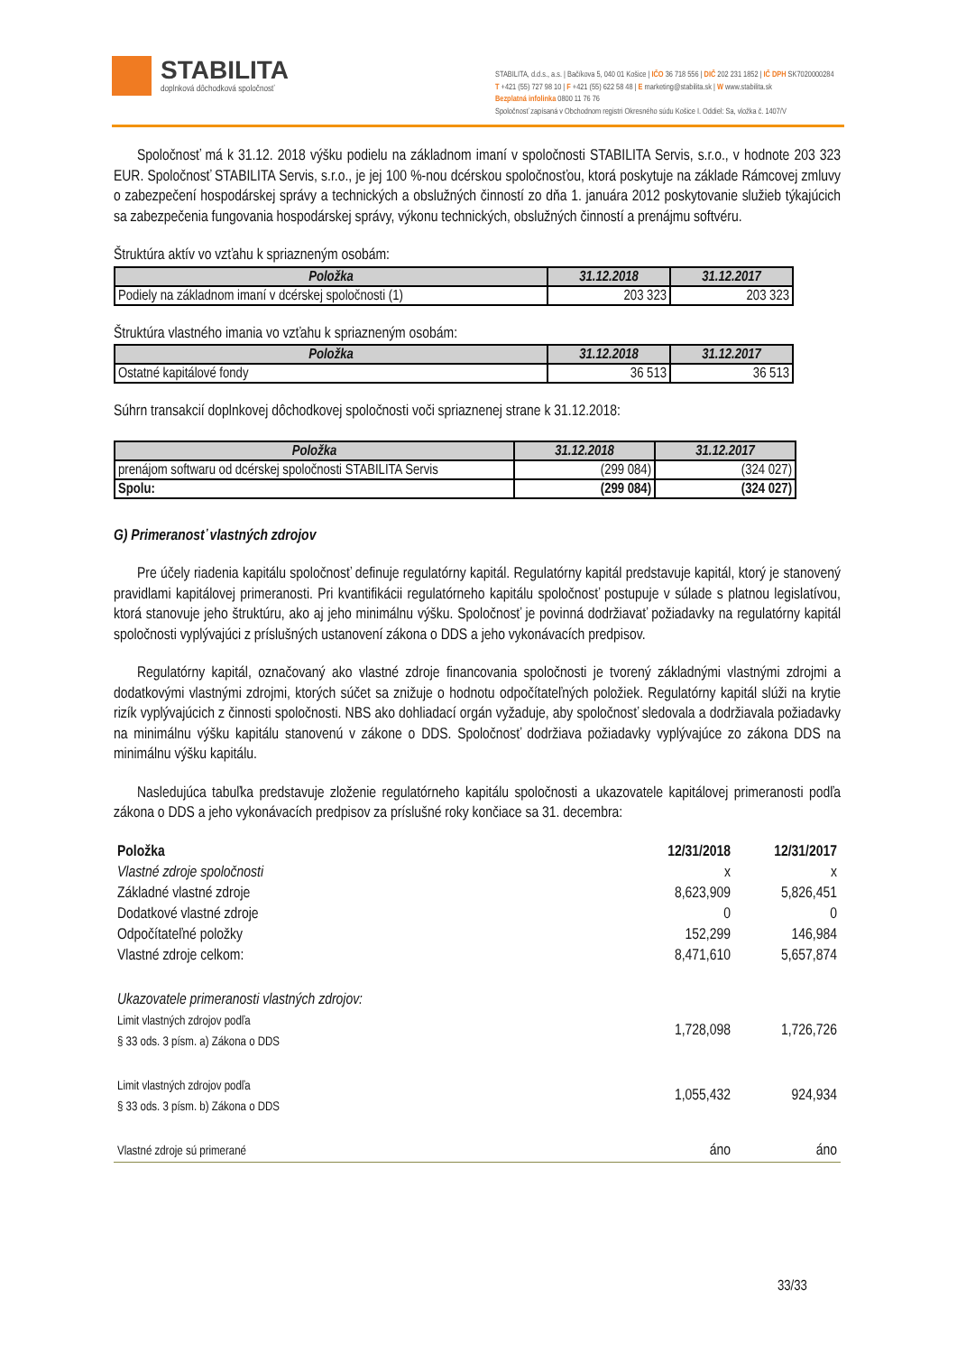STABILITA
doplnková dôchodková spoločnosť
STABILITA, d.d.s., a.s. | Bačíkova 5, 040 01 Košice | IČO 36 718 556 | DIČ 202 231 1852 | IČ DPH SK7020000284
T +421 (55) 727 98 10 | F +421 (55) 622 58 48 | E marketing@stabilita.sk | W www.stabilita.sk
Bezplatná infolinka 0800 11 76 76
Spoločnosť zapísaná v Obchodnom registri Okresného súdu Košice I. Oddiel: Sa, vložka č. 1407/V
Spoločnosť má k 31.12. 2018 výšku podielu na základnom imaní v spoločnosti STABILITA Servis, s.r.o., v hodnote 203 323 EUR. Spoločnosť STABILITA Servis, s.r.o., je jej 100 %-nou dcérskou spoločnosťou, ktorá poskytuje na základe Rámcovej zmluvy o zabezpečení hospodárskej správy a technických a obslužných činností zo dňa 1. januára 2012 poskytovanie služieb týkajúcich sa zabezpečenia fungovania hospodárskej správy, výkonu technických, obslužných činností a prenájmu softvéru.
Štruktúra aktív vo vzťahu k spriazneným osobám:
| Položka | 31.12.2018 | 31.12.2017 |
| --- | --- | --- |
| Podiely na základnom imaní v dcérskej spoločnosti (1) | 203 323 | 203 323 |
Štruktúra vlastného imania vo vzťahu k spriazneným osobám:
| Položka | 31.12.2018 | 31.12.2017 |
| --- | --- | --- |
| Ostatné kapitálové fondy | 36 513 | 36 513 |
Súhrn transakcií doplnkovej dôchodkovej spoločnosti voči spriaznenej strane k 31.12.2018:
| Položka | 31.12.2018 | 31.12.2017 |
| --- | --- | --- |
| prenájom softwaru od dcérskej spoločnosti STABILITA Servis | (299 084) | (324 027) |
| Spolu: | (299 084) | (324 027) |
G) Primeranosť vlastných zdrojov
Pre účely riadenia kapitálu spoločnosť definuje regulatórny kapitál. Regulatórny kapitál predstavuje kapitál, ktorý je stanovený pravidlami kapitálovej primeranosti. Pri kvantifikácii regulatórneho kapitálu spoločnosť postupuje v súlade s platnou legislatívou, ktorá stanovuje jeho štruktúru, ako aj jeho minimálnu výšku. Spoločnosť je povinná dodržiavať požiadavky na regulatórny kapitál spoločnosti vyplývajúci z príslušných ustanovení zákona o DDS a jeho vykonávacích predpisov.
Regulatórny kapitál, označovaný ako vlastné zdroje financovania spoločnosti je tvorený základnými vlastnými zdrojmi a dodatkovými vlastnými zdrojmi, ktorých súčet sa znižuje o hodnotu odpočítateľných položiek. Regulatórny kapitál slúži na krytie rizík vyplývajúcich z činnosti spoločnosti. NBS ako dohliadací orgán vyžaduje, aby spoločnosť sledovala a dodržiavala požiadavky na minimálnu výšku kapitálu stanovenú v zákone o DDS. Spoločnosť dodržiava požiadavky vyplývajúce zo zákona DDS na minimálnu výšku kapitálu.
Nasledujúca tabuľka predstavuje zloženie regulatórneho kapitálu spoločnosti a ukazovatele kapitálovej primeranosti podľa zákona o DDS a jeho vykonávacích predpisov za príslušné roky končiace sa 31. decembra:
| Položka | 12/31/2018 | 12/31/2017 |
| Vlastné zdroje spoločnosti | x | x |
| Základné vlastné zdroje | 8,623,909 | 5,826,451 |
| Dodatkové vlastné zdroje | 0 | 0 |
| Odpočítateľné položky | 152,299 | 146,984 |
| Vlastné zdroje celkom: | 8,471,610 | 5,657,874 |
| Ukazovatele primeranosti vlastných zdrojov: | | |
| Limit vlastných zdrojov podľa § 33 ods. 3 písm. a) Zákona o DDS | 1,728,098 | 1,726,726 |
| Limit vlastných zdrojov podľa § 33 ods. 3 písm. b) Zákona o DDS | 1,055,432 | 924,934 |
| Vlastné zdroje sú primerané | áno | áno |
33/33